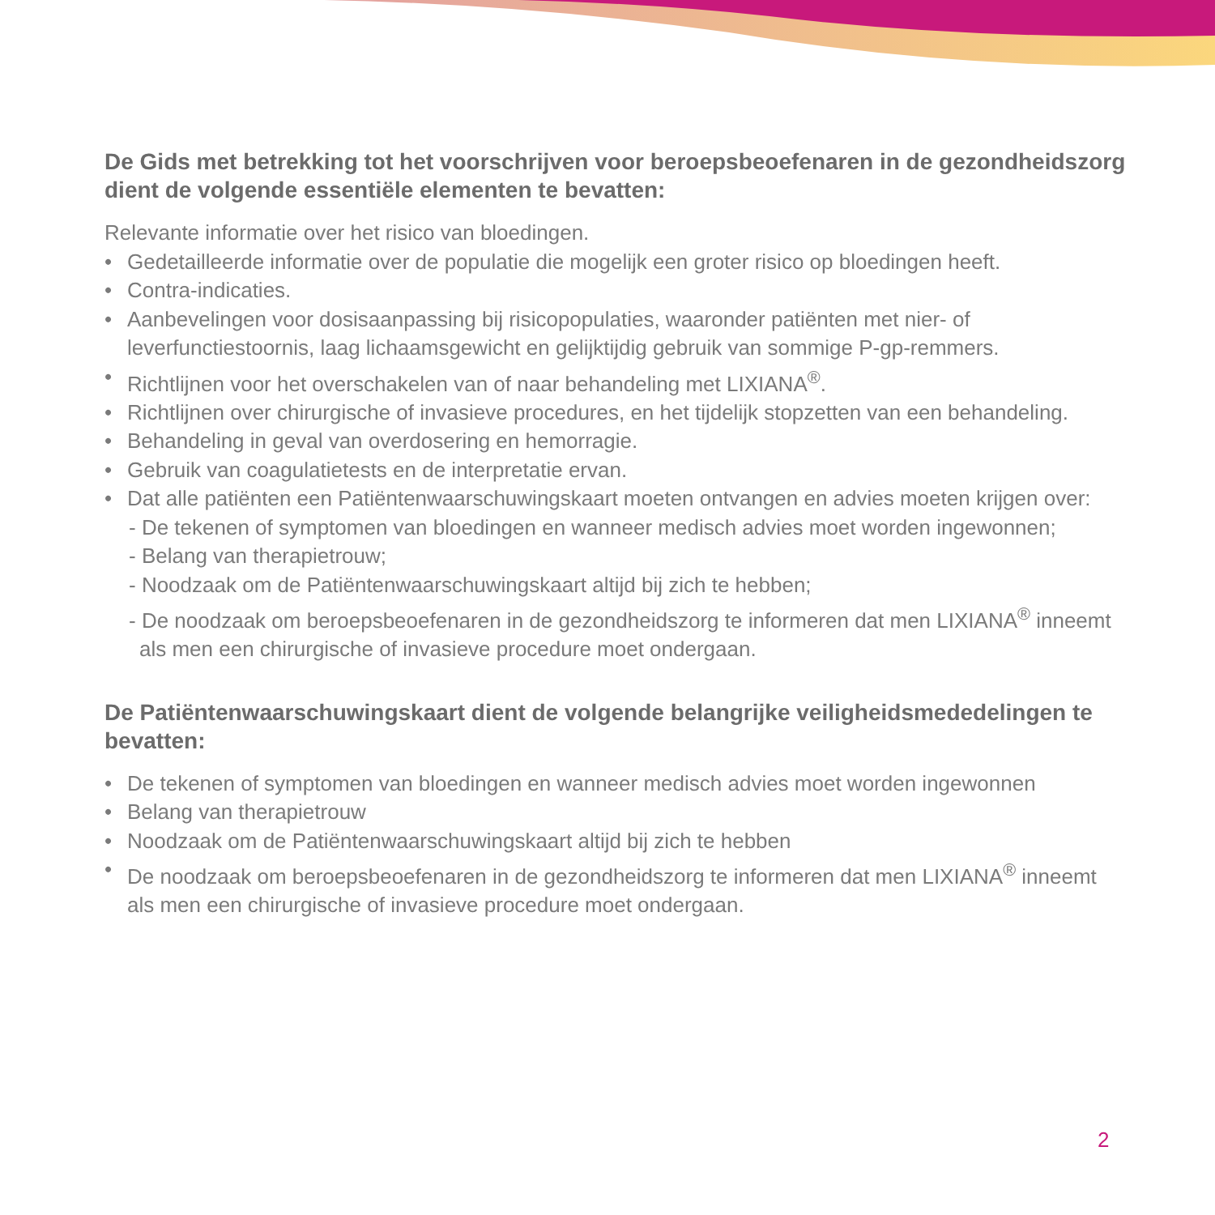De Gids met betrekking tot het voorschrijven voor beroepsbeoefenaren in de gezondheidszorg dient de volgende essentiële elementen te bevatten:
Relevante informatie over het risico van bloedingen.
• Gedetailleerde informatie over de populatie die mogelijk een groter risico op bloedingen heeft.
• Contra-indicaties.
• Aanbevelingen voor dosisaanpassing bij risicopopulaties, waaronder patiënten met nier- of leverfunctiestoornis, laag lichaamsgewicht en gelijktijdig gebruik van sommige P-gp-remmers.
• Richtlijnen voor het overschakelen van of naar behandeling met LIXIANA<sup>®</sup>.
• Richtlijnen over chirurgische of invasieve procedures, en het tijdelijk stopzetten van een behandeling.
• Behandeling in geval van overdosering en hemorragie.
• Gebruik van coagulatietests en de interpretatie ervan.
• Dat alle patiënten een Patiëntenwaarschuwingskaart moeten ontvangen en advies moeten krijgen over:
- De tekenen of symptomen van bloedingen en wanneer medisch advies moet worden ingewonnen;
- Belang van therapietrouw;
- Noodzaak om de Patiëntenwaarschuwingskaart altijd bij zich te hebben;
- De noodzaak om beroepsbeoefenaren in de gezondheidszorg te informeren dat men LIXIANA<sup>®</sup> inneemt
als men een chirurgische of invasieve procedure moet ondergaan.
De Patiëntenwaarschuwingskaart dient de volgende belangrijke veiligheidsmededelingen te bevatten:
• De tekenen of symptomen van bloedingen en wanneer medisch advies moet worden ingewonnen
• Belang van therapietrouw
• Noodzaak om de Patiëntenwaarschuwingskaart altijd bij zich te hebben
• De noodzaak om beroepsbeoefenaren in de gezondheidszorg te informeren dat men LIXIANA<sup>®</sup> inneemt
als men een chirurgische of invasieve procedure moet ondergaan.
2